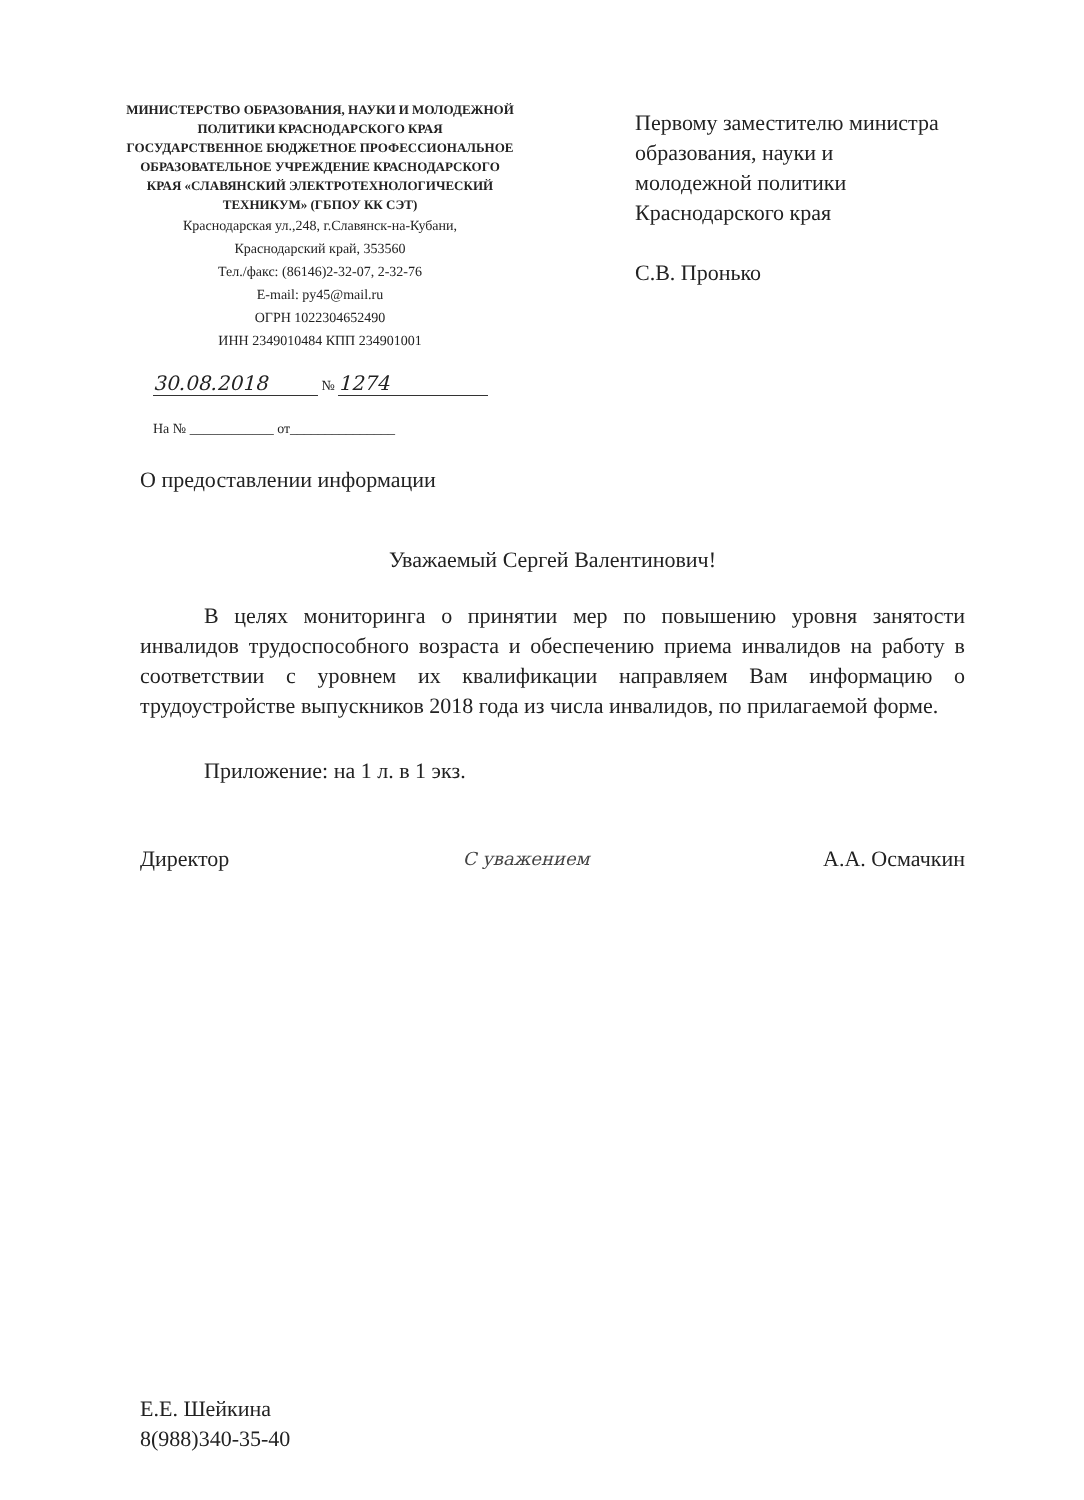МИНИСТЕРСТВО ОБРАЗОВАНИЯ, НАУКИ И МОЛОДЕЖНОЙ ПОЛИТИКИ КРАСНОДАРСКОГО КРАЯ
ГОСУДАРСТВЕННОЕ БЮДЖЕТНОЕ ПРОФЕССИОНАЛЬНОЕ ОБРАЗОВАТЕЛЬНОЕ УЧРЕЖДЕНИЕ КРАСНОДАРСКОГО КРАЯ «СЛАВЯНСКИЙ ЭЛЕКТРОТЕХНОЛОГИЧЕСКИЙ ТЕХНИКУМ» (ГБПОУ КК СЭТ)
Краснодарская ул.,248, г.Славянск-на-Кубани,
Краснодарский край, 353560
Тел./факс: (86146)2-32-07, 2-32-76
E-mail: py45@mail.ru
ОГРН 1022304652490
ИНН 2349010484 КПП 234901001
30.08.2018 № 1274
На № ____________ от_______________
Первому заместителю министра
образования, науки и
молодежной политики
Краснодарского края
С.В. Пронько
О предоставлении информации
Уважаемый Сергей Валентинович!
В целях мониторинга о принятии мер по повышению уровня занятости инвалидов трудоспособного возраста и обеспечению приема инвалидов на работу в соответствии с уровнем их квалификации направляем Вам информацию о трудоустройстве выпускников 2018 года из числа инвалидов, по прилагаемой форме.
Приложение: на 1 л. в 1 экз.
Директор С уважением А.А. Осмачкин
Е.Е. Шейкина
8(988)340-35-40